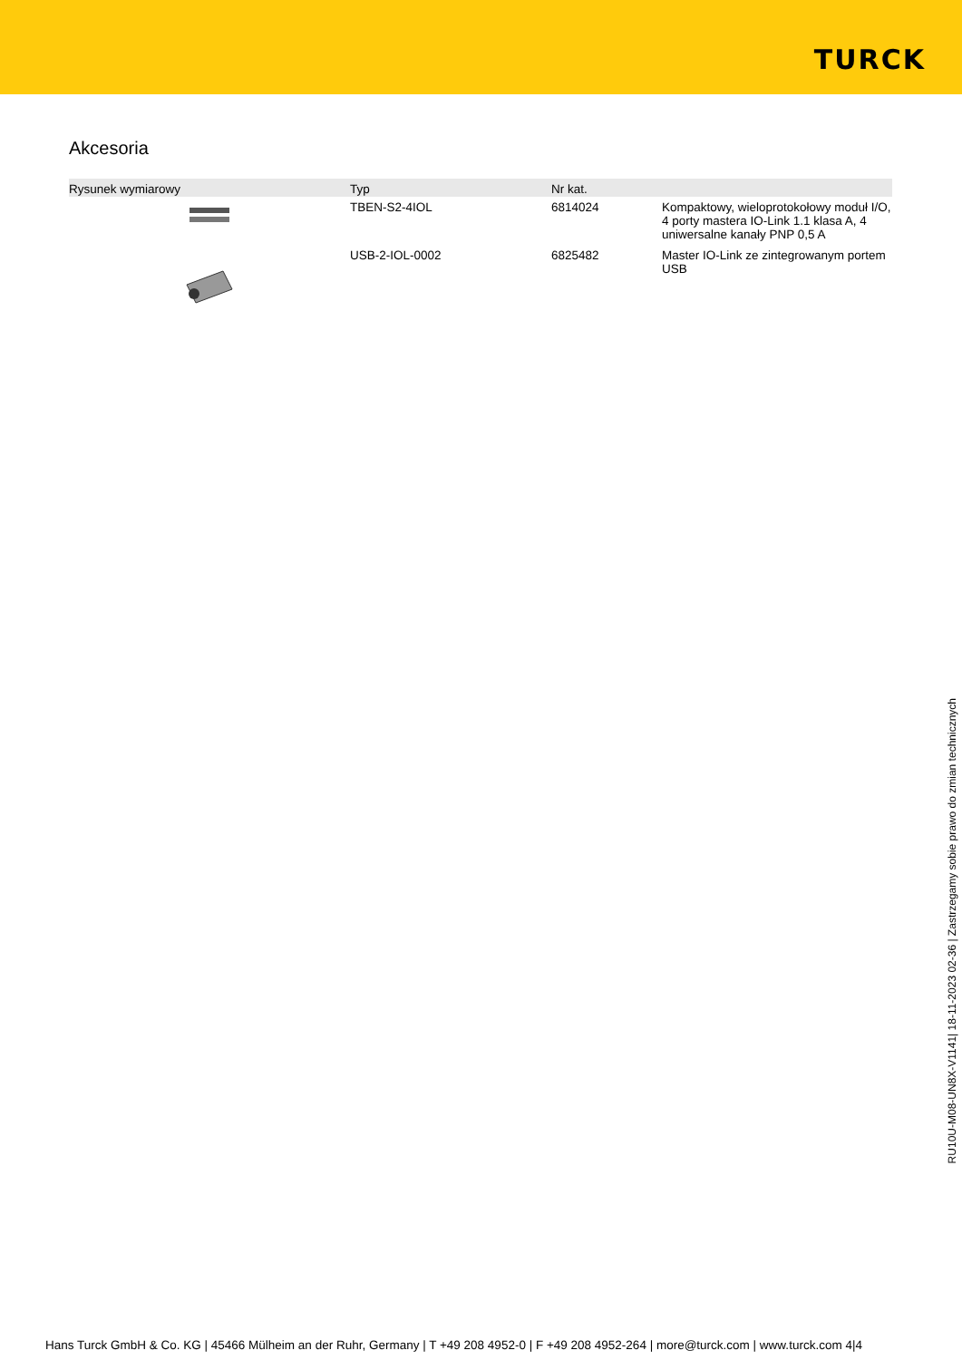TURCK
Akcesoria
| Rysunek wymiarowy | Typ | Nr kat. | |
| --- | --- | --- | --- |
| | TBEN-S2-4IOL | 6814024 | Kompaktowy, wieloprotokołowy moduł I/O, 4 porty mastera IO-Link 1.1 klasa A, 4 uniwersalne kanały PNP 0,5 A |
| | USB-2-IOL-0002 | 6825482 | Master IO-Link ze zintegrowanym portem USB |
RU10U-M08-UN8X-V1141| 18-11-2023 02-36 | Zastrzegamy sobie prawo do zmian technicznych
Hans Turck GmbH & Co. KG | 45466 Mülheim an der Ruhr, Germany | T +49 208 4952-0 | F +49 208 4952-264 | more@turck.com | www.turck.com 4|4